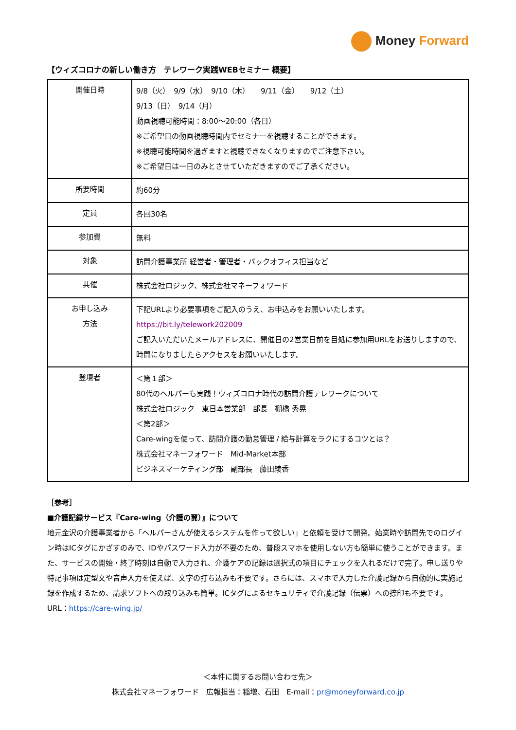Money Forward
【ウィズコロナの新しい働き方　テレワーク実践WEBセミナー 概要】
| 開催日時 | 9/8（火） 9/9（水） 9/10（木） 9/11（金） 9/12（土） 9/13（日） 9/14（月） 動画視聴可能時間：8:00〜20:00（各日） ※ご希望日の動画視聴時間内でセミナーを視聴することができます。 ※視聴可能時間を過ぎますと視聴できなくなりますのでご注意下さい。 ※ご希望日は一日のみとさせていただきますのでご了承ください。 |
| 所要時間 | 約60分 |
| 定員 | 各回30名 |
| 参加費 | 無料 |
| 対象 | 訪問介護事業所 経営者・管理者・バックオフィス担当など |
| 共催 | 株式会社ロジック、株式会社マネーフォワード |
| お申し込み 方法 | 下記URLより必要事項をご記入のうえ、お申込みをお願いいたします。 https://bit.ly/telework202009 ご記入いただいたメールアドレスに、開催日の2営業日前を目処に参加用URLをお送りしますので、時間になりましたらアクセスをお願いいたします。 |
| 登壇者 | ＜第１部＞ 80代のヘルパーも実践！ウィズコロナ時代の訪問介護テレワークについて 株式会社ロジック 東日本営業部 部長 棚橋 秀晃 ＜第2部＞ Care-wingを使って、訪問介護の勤怠管理 / 給与計算をラクにするコツとは？ 株式会社マネーフォワード Mid-Market本部 ビジネスマーケティング部 副部長 藤田綾香 |
［参考］
■介護記録サービス『Care-wing（介護の翼）』について
地元金沢の介護事業者から「ヘルパーさんが使えるシステムを作って欲しい」と依頼を受けて開発。始業時や訪問先でのログイン時はICタグにかざすのみで、IDやパスワード入力が不要のため、普段スマホを使用しない方も簡単に使うことができます。また、サービスの開始・終了時刻は自動で入力され、介護ケアの記録は選択式の項目にチェックを入れるだけで完了。申し送りや特記事項は定型文や音声入力を使えば、文字の打ち込みも不要です。さらには、スマホで入力した介護記録から自動的に実施記録を作成するため、請求ソフトへの取り込みも簡単。ICタグによるセキュリティで介護記録（伝票）への捺印も不要です。
URL：https://care-wing.jp/
＜本件に関するお問い合わせ先＞
株式会社マネーフォワード　広報担当：稲増、石田　E-mail：pr@moneyforward.co.jp